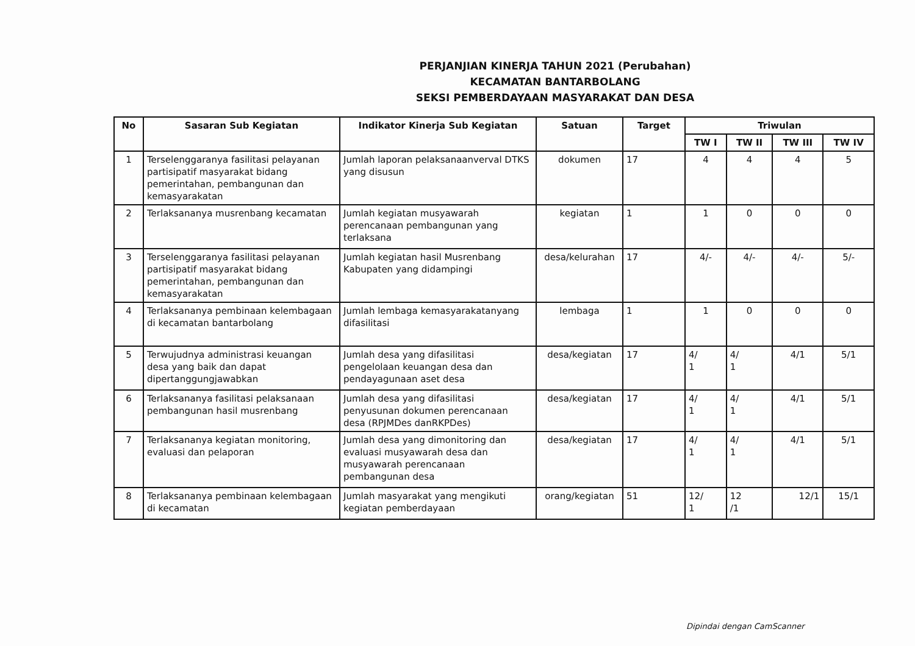PERJANJIAN KINERJA TAHUN 2021 (Perubahan)
KECAMATAN BANTARBOLANG
SEKSI PEMBERDAYAAN MASYARAKAT DAN DESA
| No | Sasaran Sub Kegiatan | Indikator Kinerja Sub Kegiatan | Satuan | Target | Triwulan | | | |
| --- | --- | --- | --- | --- | --- | --- | --- | --- |
| | | | | | TW I | TW II | TW III | TW IV |
| 1 | Terselenggaranya fasilitasi pelayanan partisipatif masyarakat bidang pemerintahan, pembangunan dan kemasyarakatan | Jumlah laporan pelaksanaanverval DTKS yang disusun | dokumen | 17 | 4 | 4 | 4 | 5 |
| 2 | Terlaksananya musrenbang kecamatan | Jumlah kegiatan musyawarah perencanaan pembangunan yang terlaksana | kegiatan | 1 | 1 | 0 | 0 | 0 |
| 3 | Terselenggaranya fasilitasi pelayanan partisipatif masyarakat bidang pemerintahan, pembangunan dan kemasyarakatan | Jumlah kegiatan hasil Musrenbang Kabupaten yang didampingi | desa/kelurahan | 17 | 4/- | 4/- | 4/- | 5/- |
| 4 | Terlaksananya pembinaan kelembagaan di kecamatan bantarbolang | Jumlah lembaga kemasyarakatanyang difasilitasi | lembaga | 1 | 1 | 0 | 0 | 0 |
| 5 | Terwujudnya administrasi keuangan desa yang baik dan dapat dipertanggungjawabkan | Jumlah desa yang difasilitasi pengelolaan keuangan desa dan pendayagunaan aset desa | desa/kegiatan | 17 | 4/ 1 | 4/ 1 | 4/1 | 5/1 |
| 6 | Terlaksananya fasilitasi pelaksanaan pembangunan hasil musrenbang | Jumlah desa yang difasilitasi penyusunan dokumen perencanaan desa (RPJMDes danRKPDes) | desa/kegiatan | 17 | 4/ 1 | 4/ 1 | 4/1 | 5/1 |
| 7 | Terlaksananya kegiatan monitoring, evaluasi dan pelaporan | Jumlah desa yang dimonitoring dan evaluasi musyawarah desa dan musyawarah perencanaan pembangunan desa | desa/kegiatan | 17 | 4/ 1 | 4/ 1 | 4/1 | 5/1 |
| 8 | Terlaksananya pembinaan kelembagaan di kecamatan | Jumlah masyarakat yang mengikuti kegiatan pemberdayaan | orang/kegiatan | 51 | 12/ 1 | 12 /1 | 12/1 | 15/1 |
Dipindai dengan CamScanner